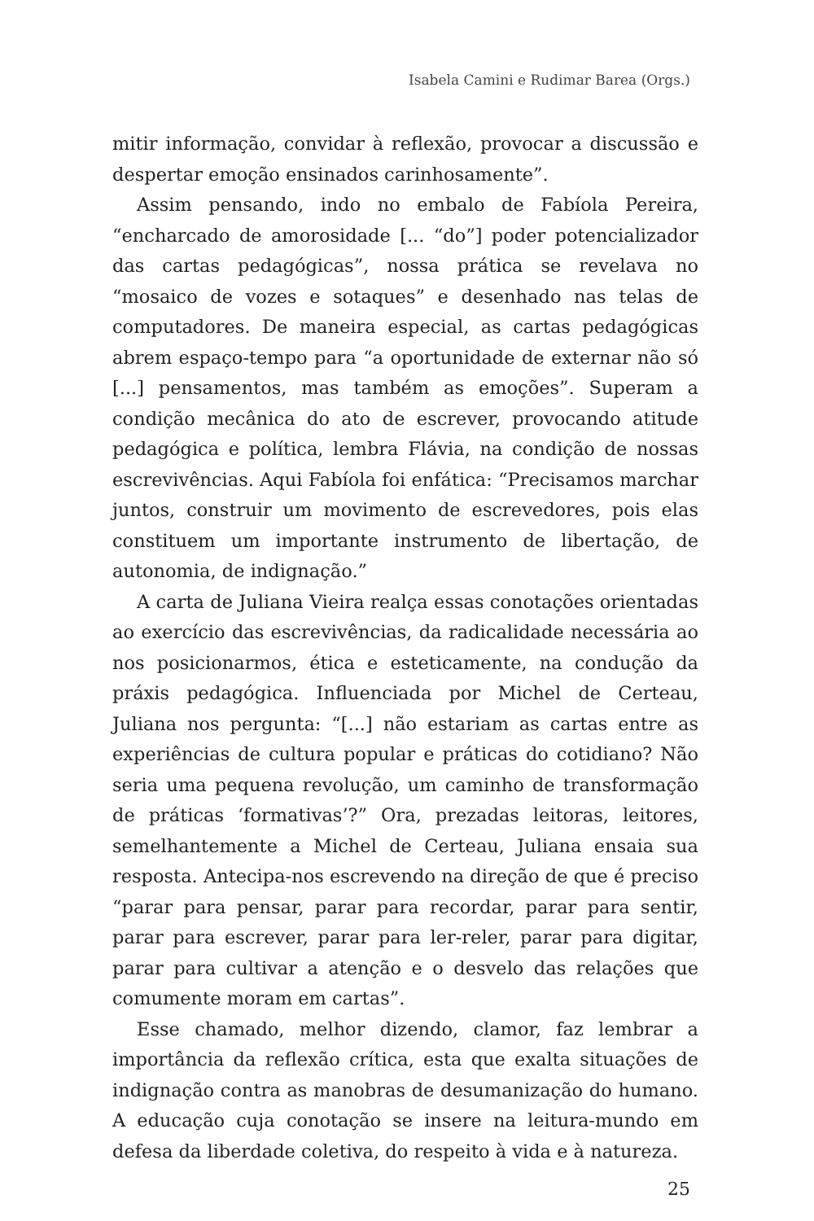Isabela Camini e Rudimar Barea (Orgs.)
mitir informação, convidar à reflexão, provocar a discussão e despertar emoção ensinados carinhosamente”.
Assim pensando, indo no embalo de Fabíola Pereira, “encharcado de amorosidade [... “do”] poder potencializador das cartas pedagógicas”, nossa prática se revelava no “mosaico de vozes e sotaques” e desenhado nas telas de computadores. De maneira especial, as cartas pedagógicas abrem espaço-tempo para “a oportunidade de externar não só [...] pensamentos, mas também as emoções”. Superam a condição mecânica do ato de escrever, provocando atitude pedagógica e política, lembra Flávia, na condição de nossas escrevivências. Aqui Fabíola foi enfática: “Precisamos marchar juntos, construir um movimento de escrevedores, pois elas constituem um importante instrumento de libertação, de autonomia, de indignação.”
A carta de Juliana Vieira realça essas conotações orientadas ao exercício das escrevivências, da radicalidade necessária ao nos posicionarmos, ética e esteticamente, na condução da práxis pedagógica. Influenciada por Michel de Certeau, Juliana nos pergunta: “[...] não estariam as cartas entre as experiências de cultura popular e práticas do cotidiano? Não seria uma pequena revolução, um caminho de transformação de práticas ‘formativas’?” Ora, prezadas leitoras, leitores, semelhantemente a Michel de Certeau, Juliana ensaia sua resposta. Antecipa-nos escrevendo na direção de que é preciso “parar para pensar, parar para recordar, parar para sentir, parar para escrever, parar para ler-reler, parar para digitar, parar para cultivar a atenção e o desvelo das relações que comumente moram em cartas”.
Esse chamado, melhor dizendo, clamor, faz lembrar a importância da reflexão crítica, esta que exalta situações de indignação contra as manobras de desumanização do humano. A educação cuja conotação se insere na leitura-mundo em defesa da liberdade coletiva, do respeito à vida e à natureza.
25